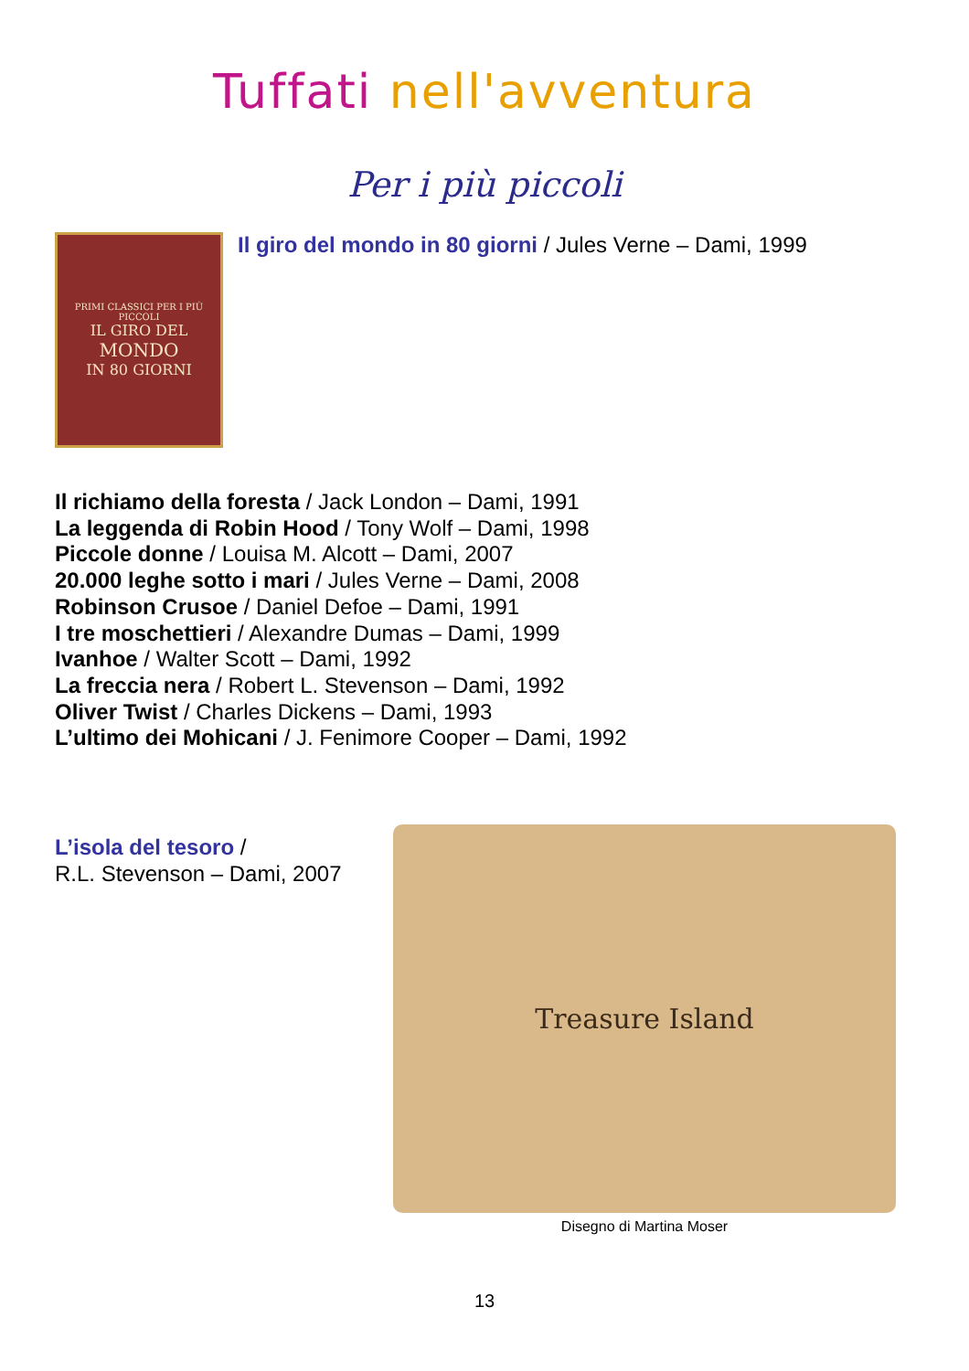Tuffati nell'avventura
Per i più piccoli
PRIMI CLASSICI PER I PIÙ PICCOLI
IL GIRO DEL
MONDO
IN 80 GIORNI
Il giro del mondo in 80 giorni / Jules Verne – Dami, 1999
Il richiamo della foresta / Jack London – Dami, 1991
La leggenda di Robin Hood / Tony Wolf – Dami, 1998
Piccole donne / Louisa M. Alcott – Dami, 2007
20.000 leghe sotto i mari / Jules Verne – Dami, 2008
Robinson Crusoe / Daniel Defoe – Dami, 1991
I tre moschettieri / Alexandre Dumas – Dami, 1999
Ivanhoe / Walter Scott – Dami, 1992
La freccia nera / Robert L. Stevenson – Dami, 1992
Oliver Twist / Charles Dickens – Dami, 1993
L’ultimo dei Mohicani / J. Fenimore Cooper – Dami, 1992
L’isola del tesoro /
R.L. Stevenson – Dami, 2007
Treasure Island
Disegno di Martina Moser
13